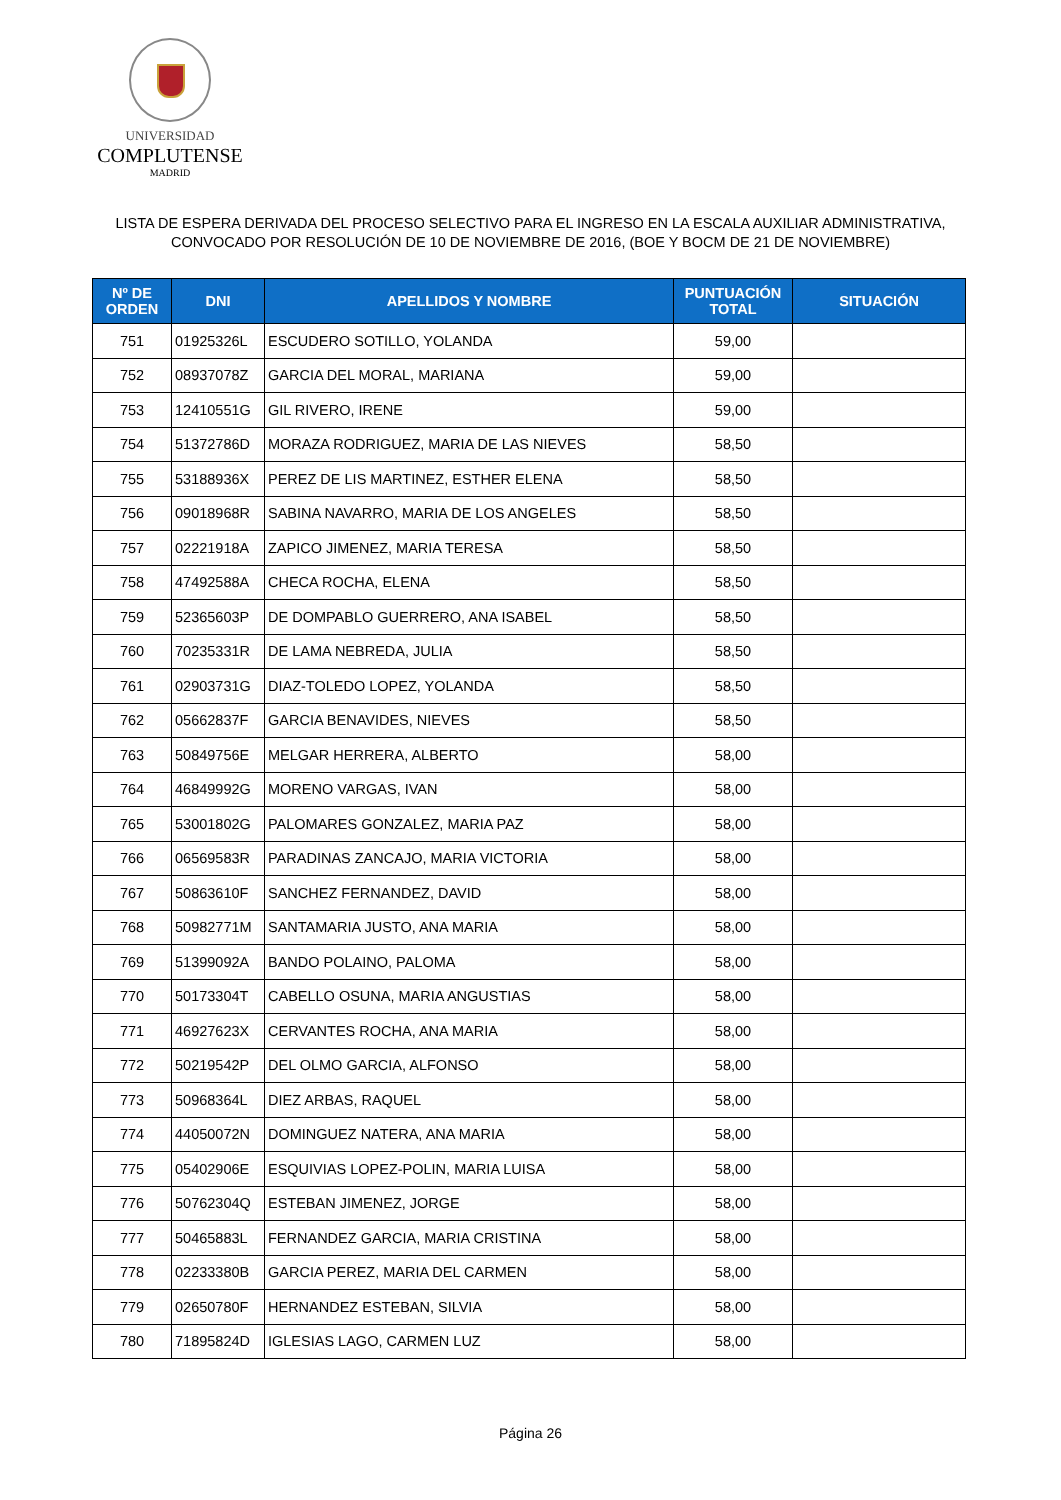UNIVERSIDAD
COMPLUTENSE
MADRID
LISTA DE ESPERA DERIVADA DEL PROCESO SELECTIVO PARA EL INGRESO EN LA ESCALA AUXILIAR ADMINISTRATIVA,
CONVOCADO POR RESOLUCIÓN DE 10 DE NOVIEMBRE DE 2016, (BOE Y BOCM DE 21 DE NOVIEMBRE)
| Nº DE ORDEN | DNI | APELLIDOS Y NOMBRE | PUNTUACIÓN TOTAL | SITUACIÓN |
| --- | --- | --- | --- | --- |
| 751 | 01925326L | ESCUDERO SOTILLO, YOLANDA | 59,00 | |
| 752 | 08937078Z | GARCIA DEL MORAL, MARIANA | 59,00 | |
| 753 | 12410551G | GIL RIVERO, IRENE | 59,00 | |
| 754 | 51372786D | MORAZA RODRIGUEZ, MARIA DE LAS NIEVES | 58,50 | |
| 755 | 53188936X | PEREZ DE LIS MARTINEZ, ESTHER ELENA | 58,50 | |
| 756 | 09018968R | SABINA NAVARRO, MARIA DE LOS ANGELES | 58,50 | |
| 757 | 02221918A | ZAPICO JIMENEZ, MARIA TERESA | 58,50 | |
| 758 | 47492588A | CHECA ROCHA, ELENA | 58,50 | |
| 759 | 52365603P | DE DOMPABLO GUERRERO, ANA ISABEL | 58,50 | |
| 760 | 70235331R | DE LAMA NEBREDA, JULIA | 58,50 | |
| 761 | 02903731G | DIAZ-TOLEDO LOPEZ, YOLANDA | 58,50 | |
| 762 | 05662837F | GARCIA BENAVIDES, NIEVES | 58,50 | |
| 763 | 50849756E | MELGAR HERRERA, ALBERTO | 58,00 | |
| 764 | 46849992G | MORENO VARGAS, IVAN | 58,00 | |
| 765 | 53001802G | PALOMARES GONZALEZ, MARIA PAZ | 58,00 | |
| 766 | 06569583R | PARADINAS ZANCAJO, MARIA VICTORIA | 58,00 | |
| 767 | 50863610F | SANCHEZ FERNANDEZ, DAVID | 58,00 | |
| 768 | 50982771M | SANTAMARIA JUSTO, ANA MARIA | 58,00 | |
| 769 | 51399092A | BANDO POLAINO, PALOMA | 58,00 | |
| 770 | 50173304T | CABELLO OSUNA, MARIA ANGUSTIAS | 58,00 | |
| 771 | 46927623X | CERVANTES ROCHA, ANA MARIA | 58,00 | |
| 772 | 50219542P | DEL OLMO GARCIA, ALFONSO | 58,00 | |
| 773 | 50968364L | DIEZ ARBAS, RAQUEL | 58,00 | |
| 774 | 44050072N | DOMINGUEZ NATERA, ANA MARIA | 58,00 | |
| 775 | 05402906E | ESQUIVIAS LOPEZ-POLIN, MARIA LUISA | 58,00 | |
| 776 | 50762304Q | ESTEBAN JIMENEZ, JORGE | 58,00 | |
| 777 | 50465883L | FERNANDEZ GARCIA, MARIA CRISTINA | 58,00 | |
| 778 | 02233380B | GARCIA PEREZ, MARIA DEL CARMEN | 58,00 | |
| 779 | 02650780F | HERNANDEZ ESTEBAN, SILVIA | 58,00 | |
| 780 | 71895824D | IGLESIAS LAGO, CARMEN LUZ | 58,00 | |
Página 26